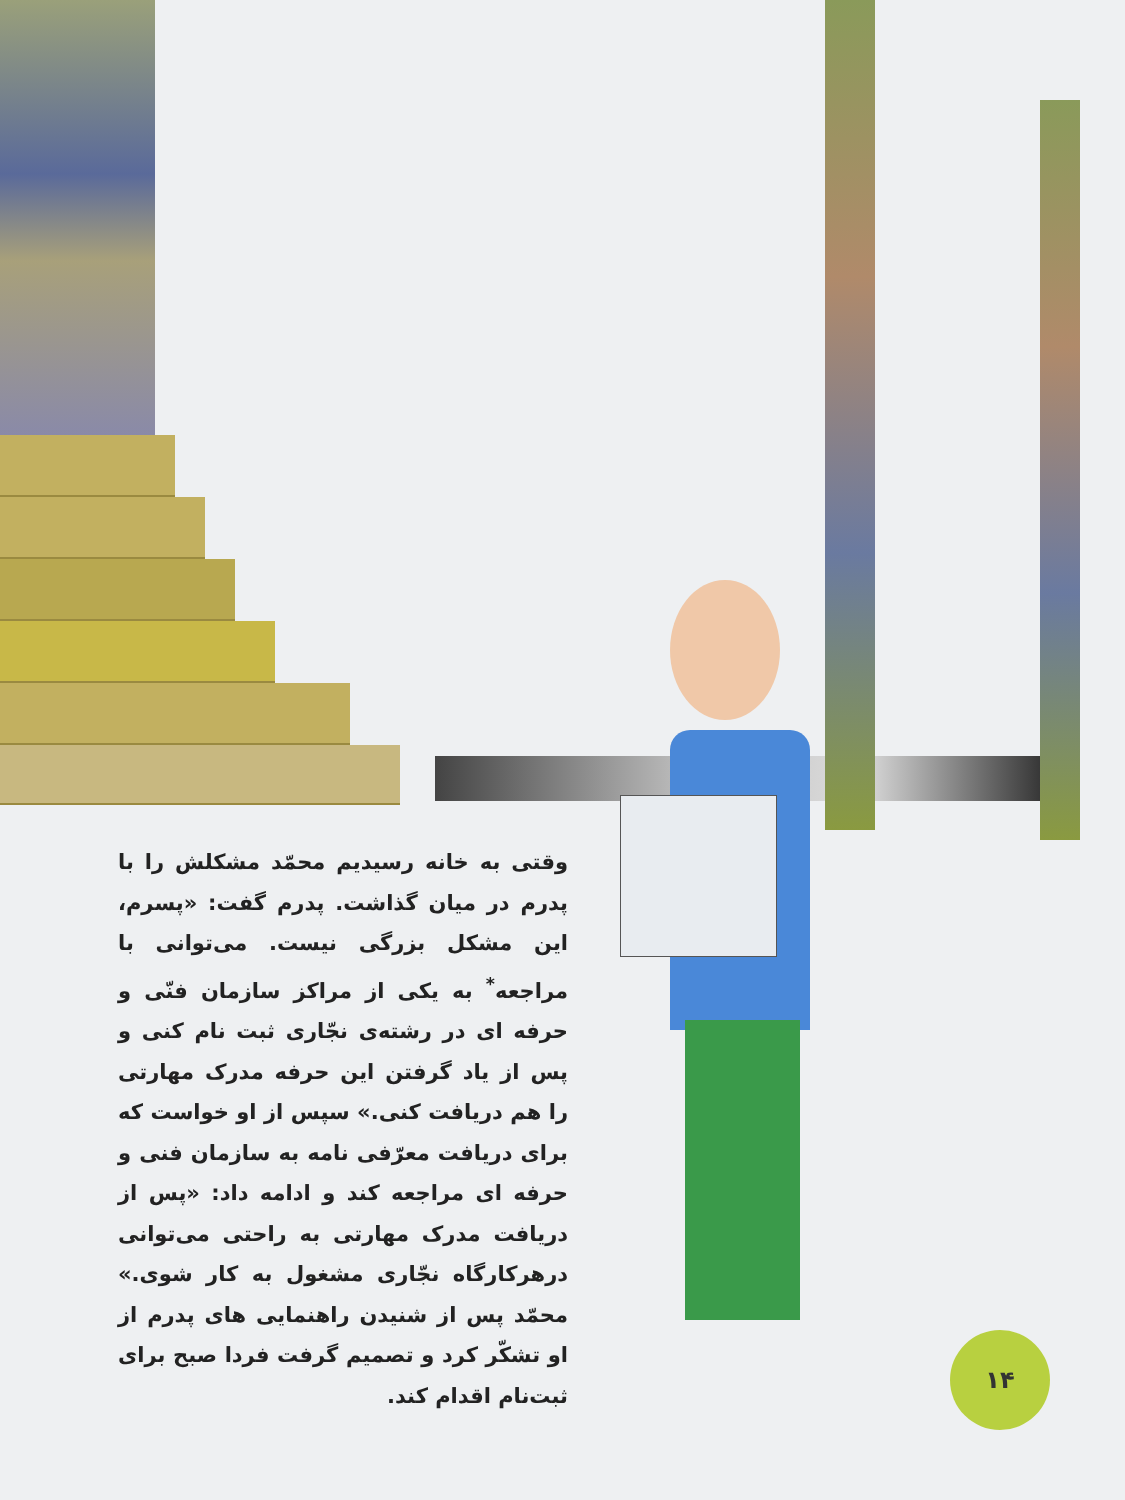وقتی به خانه رسیدیم محمّد مشکلش را با پدرم در میان گذاشت. پدرم گفت: «پسرم، این مشکل بزرگی نیست. می‌توانی با مراجعه<sup>*</sup> به یکی از مراکز سازمان فنّی و حرفه ای در رشته‌ی نجّاری ثبت نام کنی و پس از یاد گرفتن این حرفه مدرک مهارتی را هم دریافت کنی.» سپس از او خواست که برای دریافت معرّفی نامه به سازمان فنی و حرفه ای مراجعه کند و ادامه داد: «پس از دریافت مدرک مهارتی به راحتی می‌توانی درهرکارگاه نجّاری مشغول به کار شوی.» محمّد پس از شنیدن راهنمایی های پدرم از او تشکّر کرد و تصمیم گرفت فردا صبح برای ثبت‌نام اقدام کند.
۱۴